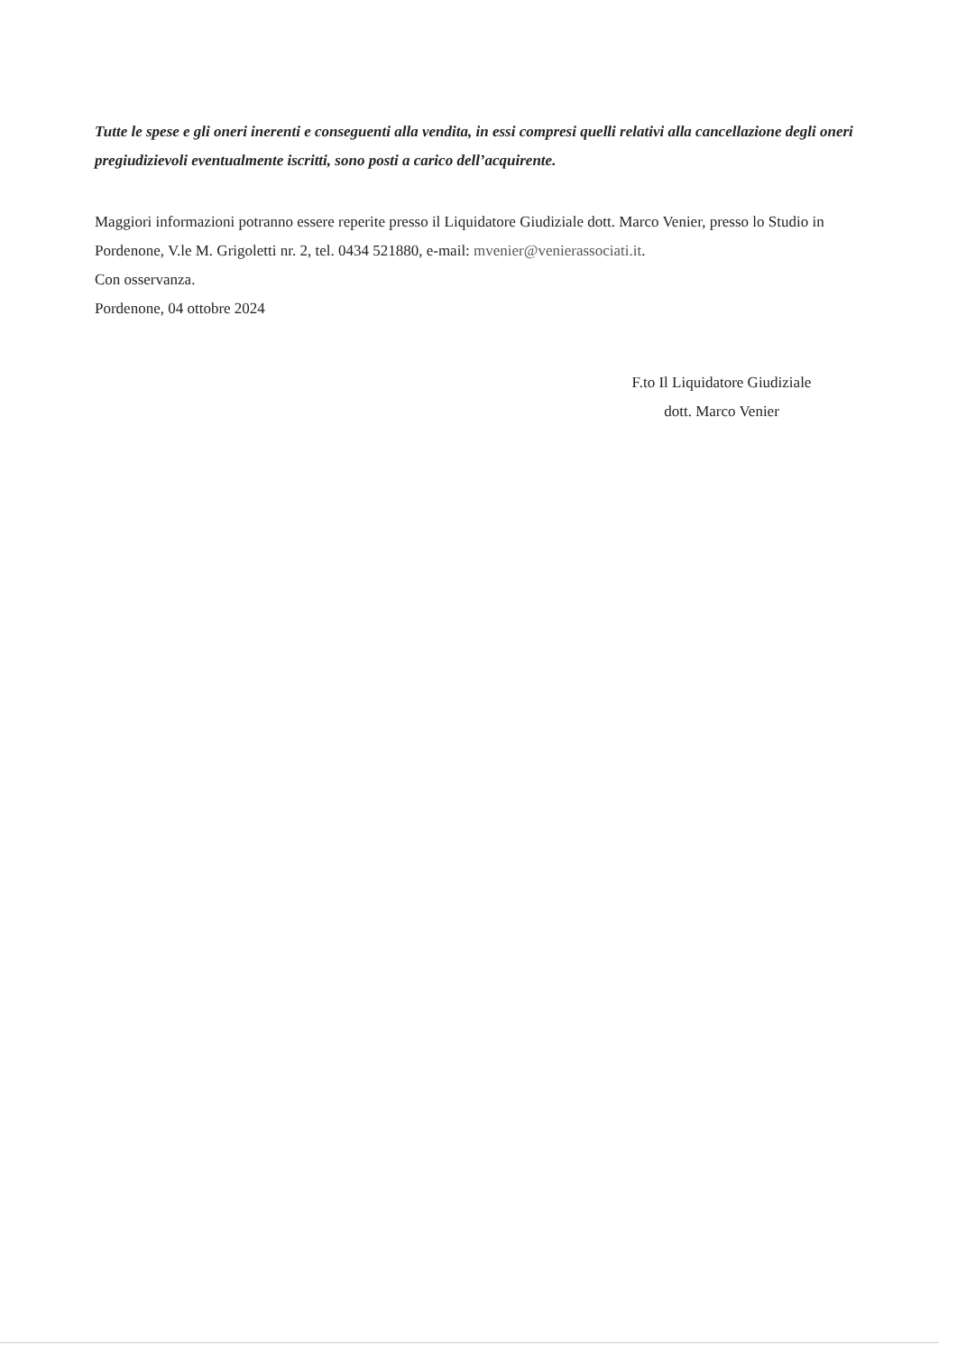Tutte le spese e gli oneri inerenti e conseguenti alla vendita, in essi compresi quelli relativi alla cancellazione degli oneri pregiudizievoli eventualmente iscritti, sono posti a carico dell’acquirente.
Maggiori informazioni potranno essere reperite presso il Liquidatore Giudiziale dott. Marco Venier, presso lo Studio in Pordenone, V.le M. Grigoletti nr. 2, tel. 0434 521880, e-mail: mvenier@venierassociati.it.
Con osservanza.
Pordenone, 04 ottobre 2024
F.to Il Liquidatore Giudiziale
dott. Marco Venier